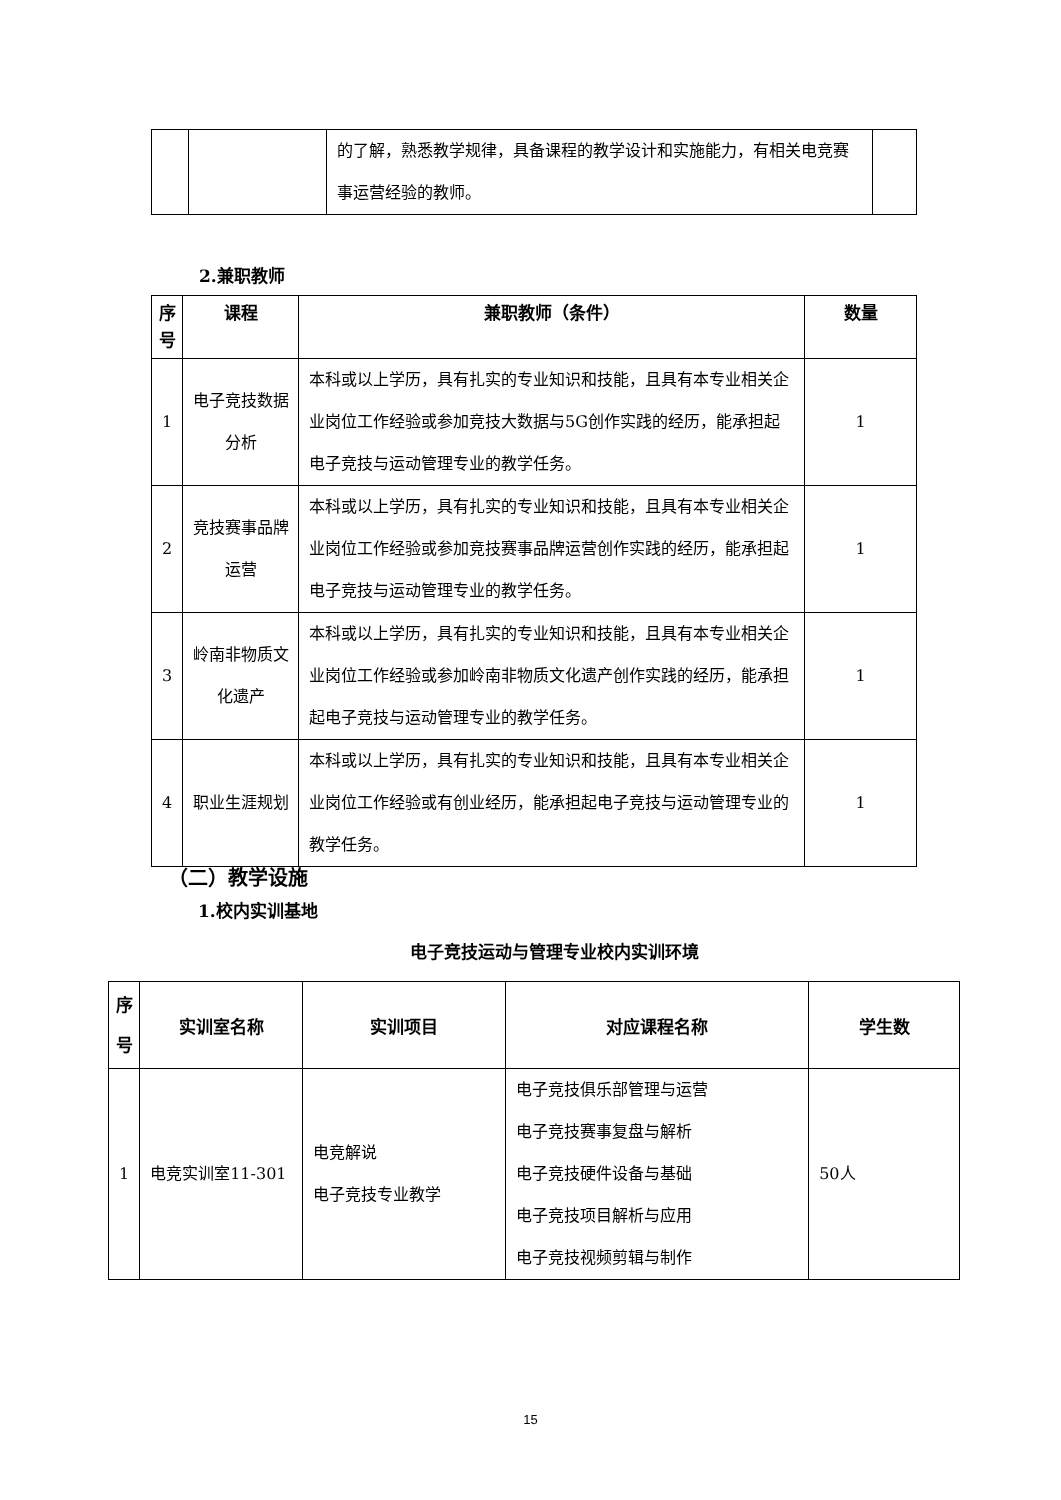| | | 的了解，熟悉教学规律，具备课程的教学设计和实施能力，有相关电竞赛事运营经验的教师。 | |
2.兼职教师
| 序号 | 课程 | 兼职教师（条件） | 数量 |
| --- | --- | --- | --- |
| 1 | 电子竞技数据分析 | 本科或以上学历，具有扎实的专业知识和技能，且具有本专业相关企业岗位工作经验或参加竞技大数据与5G创作实践的经历，能承担起电子竞技与运动管理专业的教学任务。 | 1 |
| 2 | 竞技赛事品牌运营 | 本科或以上学历，具有扎实的专业知识和技能，且具有本专业相关企业岗位工作经验或参加竞技赛事品牌运营创作实践的经历，能承担起电子竞技与运动管理专业的教学任务。 | 1 |
| 3 | 岭南非物质文化遗产 | 本科或以上学历，具有扎实的专业知识和技能，且具有本专业相关企业岗位工作经验或参加岭南非物质文化遗产创作实践的经历，能承担起电子竞技与运动管理专业的教学任务。 | 1 |
| 4 | 职业生涯规划 | 本科或以上学历，具有扎实的专业知识和技能，且具有本专业相关企业岗位工作经验或有创业经历，能承担起电子竞技与运动管理专业的教学任务。 | 1 |
（二）教学设施
1.校内实训基地
电子竞技运动与管理专业校内实训环境
| 序号 | 实训室名称 | 实训项目 | 对应课程名称 | 学生数 |
| --- | --- | --- | --- | --- |
| 1 | 电竞实训室11-301 | 电竞解说 电子竞技专业教学 | 电子竞技俱乐部管理与运营 电子竞技赛事复盘与解析 电子竞技硬件设备与基础 电子竞技项目解析与应用 电子竞技视频剪辑与制作 | 50人 |
15